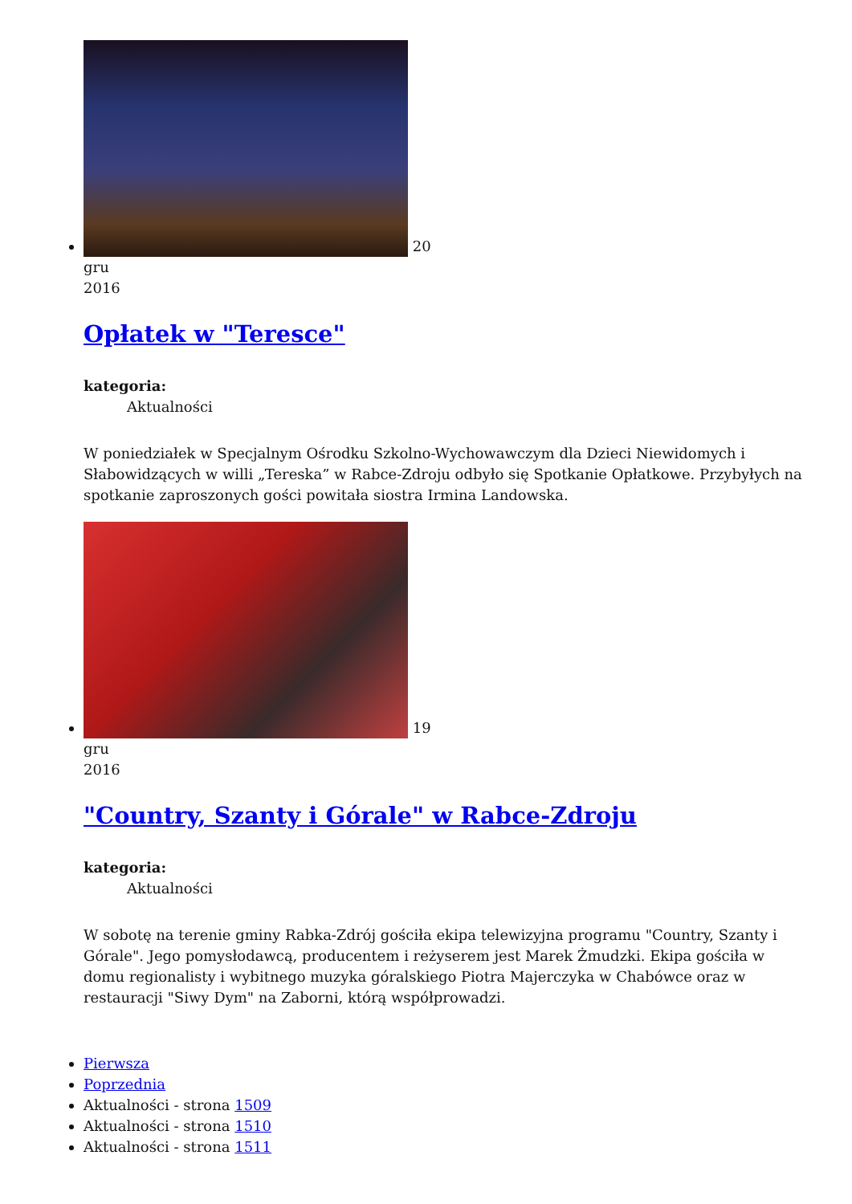20
gru
2016
Opłatek w "Teresce"
kategoria:
Aktualności
W poniedziałek w Specjalnym Ośrodku Szkolno-Wychowawczym dla Dzieci Niewidomych i Słabowidzących w willi „Tereska” w Rabce-Zdroju odbyło się Spotkanie Opłatkowe. Przybyłych na spotkanie zaproszonych gości powitała siostra Irmina Landowska.
19
gru
2016
"Country, Szanty i Górale" w Rabce-Zdroju
kategoria:
Aktualności
W sobotę na terenie gminy Rabka-Zdrój gościła ekipa telewizyjna programu "Country, Szanty i Górale". Jego pomysłodawcą, producentem i reżyserem jest Marek Żmudzki. Ekipa gościła w domu regionalisty i wybitnego muzyka góralskiego Piotra Majerczyka w Chabówce oraz w restauracji "Siwy Dym" na Zaborni, którą współprowadzi.
Pierwsza
Poprzednia
Aktualności - strona 1509
Aktualności - strona 1510
Aktualności - strona 1511